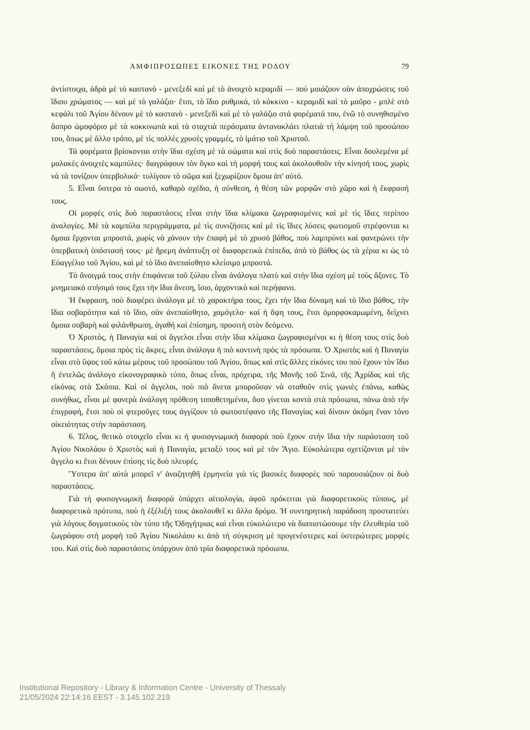ΑΜΦΙΠΡΟΣΩΠΕΣ ΕΙΚΟΝΕΣ ΤΗΣ ΡΟΔΟΥ 79
ἀντίστοιχα, ἁδρὰ μὲ τὸ καστανὸ - μενεξεδὶ καὶ μὲ τὸ ἀνοιχτὸ κεραμιδὶ — ποὺ μοιάζουν σὰν ἀποχρώσεις τοῦ ἴδιου χρώματος — καὶ μὲ τὸ γαλάζιο· ἔτσι, τὸ ἴδιο ρυθμικά, τὸ κόκκινο - κεραμιδὶ καὶ τὸ μαῦρο - μπλὲ στὸ κεφάλι τοῦ Ἁγίου δένουν μὲ τὸ καστανὸ - μενεξεδὶ καὶ μὲ τὸ γαλάζιο στά φορέματά του, ἐνῶ τὸ συνηθισμένο ἄσπρο ὠμοφόριο μὲ τὰ κοκκινωπὰ καὶ τὰ σταχτιὰ περάσματα ἀντανακλάει πλατιὰ τὴ λάμψη τοῦ προσώπου του, ὅπως μὲ ἄλλο τρόπο, μὲ τὶς πολλὲς χρυσὲς γραμμές, τὸ ἱμάτιο τοῦ Χριστοῦ.
Τά φορέματα βρίσκονται στὴν ἴδια σχέση μὲ τὰ σώματα καὶ στὶς δυὸ παραστάσεις. Εἶναι δουλεμένα μὲ μαλακὲς ἀνοιχτὲς καμπύλες· διαγράφουν τὸν ὄγκο καὶ τὴ μορφή τους καὶ ἀκολουθοῦν τὴν κίνησή τους, χωρὶς νὰ τὰ τονίζουν ὑπερβολικά· τυλίγουν τὸ σῶμα καὶ ξεχωρίζουν ὅμοια ἀπ' αὐτό.
5. Εἶναι ὕστερα τὸ σωστό, καθαρὸ σχέδιο, ἡ σύνθεση, ἡ θέση τῶν μορφῶν στὸ χῶρο καὶ ἡ ἔκφρασή τους.
Οἱ μορφὲς στὶς δυὸ παραστάσεις εἶναι στὴν ἴδια κλίμακα ζωγραφισμένες καὶ μὲ τὶς ἴδιες περίπου ἀναλογίες. Μὲ τὰ καμπύλα περιγράμματα, μὲ τὶς συνιζήσεις καὶ μὲ τὶς ἴδιες λύσεις φωτισμοῦ στρέφονται κι ὅμοια ἔρχονται μπροστά, χωρὶς νὰ χάνουν τὴν ἐπαφή μὲ τὸ χρυσὸ βάθος, ποὺ λαμπρύνει καὶ φανερώνει τὴν ὑπερβατικὴ ὑπόστασή τους· μὲ ἤρεμη ἀνάπτυξη σὲ διαφορετικὰ ἐπίπεδα, ἀπὸ τὸ βάθος ὡς τὰ χέρια κι ὡς τὸ Εὐαγγέλιο τοῦ Ἁγίου, καὶ μὲ τὸ ἴδιο ἀνεπαίσθητο κλείσιμο μπροστά.
Τὸ ἄνοιγμά τους στὴν ἐπιφάνεια τοῦ ξύλου εἶναι ἀνάλογα πλατὺ καὶ στὴν ἴδια σχέση μὲ τοὺς ἄξονες. Τὸ μνημειακὸ στήσιμό τους ἔχει τὴν ἴδια ἄνεση, ἴσιο, ἀρχοντικὸ καὶ περήφανο.
Ἡ ἔκφραση, ποὺ διαφέρει ἀνάλογα μὲ τὸ χαρακτήρα τους, ἔχει τὴν ἴδια δύναμη καὶ τὸ ἴδιο βάθος, τὴν ἴδια σοβαρότητα καὶ τὸ ἴδιο, σὰν ἀνεπαίσθητο, χαμόγελο· καὶ ἡ ὄψη τους, ἔτσι ὀμορφοκαμωμένη, δείχνει ὅμοια σοβαρὴ καὶ φιλάνθρωπη, ἀγαθή καὶ ἐπίσημη, προσιτὴ στὸν δεόμενο.
Ὁ Χριστός, ἡ Παναγία καὶ οἱ ἄγγελοι εἶναι στὴν ἴδια κλίμακα ζωγραφισμένοι κι ἡ θέση τους στὶς δυὸ παραστάσεις, ὅμοια πρὸς τὶς ἄκρες, εἶναι ἀνάλογα ἡ πιὸ κοντινὴ πρὸς τὰ πρόσωπα. Ὁ Χριστὸς καὶ ἡ Παναγία εἶναι στὸ ὕψος τοῦ κάτω μέρους τοῦ προσώπου τοῦ Ἁγίου, ὅπως καὶ στὶς ἄλλες εἰκόνες του ποὺ ἔχουν τὸν ἴδιο ἢ ἐντελῶς ἀνάλογο εἰκονογραφικὸ τύπο, ὅπως εἶναι, πρόχειρα, τῆς Μονῆς τοῦ Σινᾶ, τῆς Ἀχρίδας καὶ τῆς εἰκόνας στὰ Σκόπια. Καὶ οἱ ἄγγελοι, ποὺ πιὸ ἄνετα μποροῦσαν νὰ σταθοῦν στὶς γωνιὲς ἐπάνω, καθὼς συνήθως, εἶναι μὲ φανερὰ ἀνάλογη πρόθεση τοποθετημένοι, ὅσο γίνεται κοντὰ στὰ πρόσωπα, πάνω ἀπὸ τὴν ἐπιγραφή, ἔτσι ποὺ οἱ φτεροῦγες τους ἀγγίζουν τὸ φωτοστέφανο τῆς Παναγίας καὶ δίνουν ἀκόμη ἕναν τόνο οἰκειότητας στὴν παράσταση.
6. Τέλος, θετικὸ στοιχεῖο εἶναι κι ἡ φυσιογνωμικὴ διαφορὰ ποὺ ἔχουν στὴν ἴδια τὴν παράσταση τοῦ Ἁγίου Νικολάου ὁ Χριστὸς καὶ ἡ Παναγία, μεταξύ τους καὶ μὲ τὸν Ἅγιο. Εὐκολώτερα σχετίζονται μὲ τὸν ἄγγελο κι ἔτσι δένουν ἐπίσης τὶς δυὸ πλευρές.
Ὕστερα ἀπ' αὐτὰ μπορεῖ ν' ἀναζητηθῆ ἑρμηνεία γιὰ τὶς βασικὲς διαφορὲς ποὺ παρουσιάζουν οἱ δυὸ παραστάσεις.
Γιὰ τὴ φυσιογνωμικὴ διαφορὰ ὑπάρχει αἰτιολογία, ἀφοῦ πρόκειται γιὰ διαφορετικοὺς τύπους, μὲ διαφορετικὰ πρότυπα, ποὺ ἡ ἐξέλιξή τους ἀκολουθεῖ κι ἄλλο δρόμο. Ἡ συντηρητικὴ παράδοση προστατεύει γιὰ λόγους δογματικοὺς τὸν τύπο τῆς Ὁδηγήτριας καὶ εἶναι εὐκολώτερο νὰ διαπιστώσουμε τὴν ἐλευθερία τοῦ ζωγράφου στὴ μορφὴ τοῦ Ἁγίου Νικολάου κι ἀπὸ τὴ σύγκριση μὲ προγενέστερες καὶ ὑστερώτερες μορφές του. Καὶ στὶς δυὸ παραστάσεις ὑπάρχουν ἀπὸ τρία διαφορετικὰ πρόσωπα.
Institutional Repository - Library & Information Centre - University of Thessaly
21/05/2024 22:14:16 EEST - 3.145.102.219